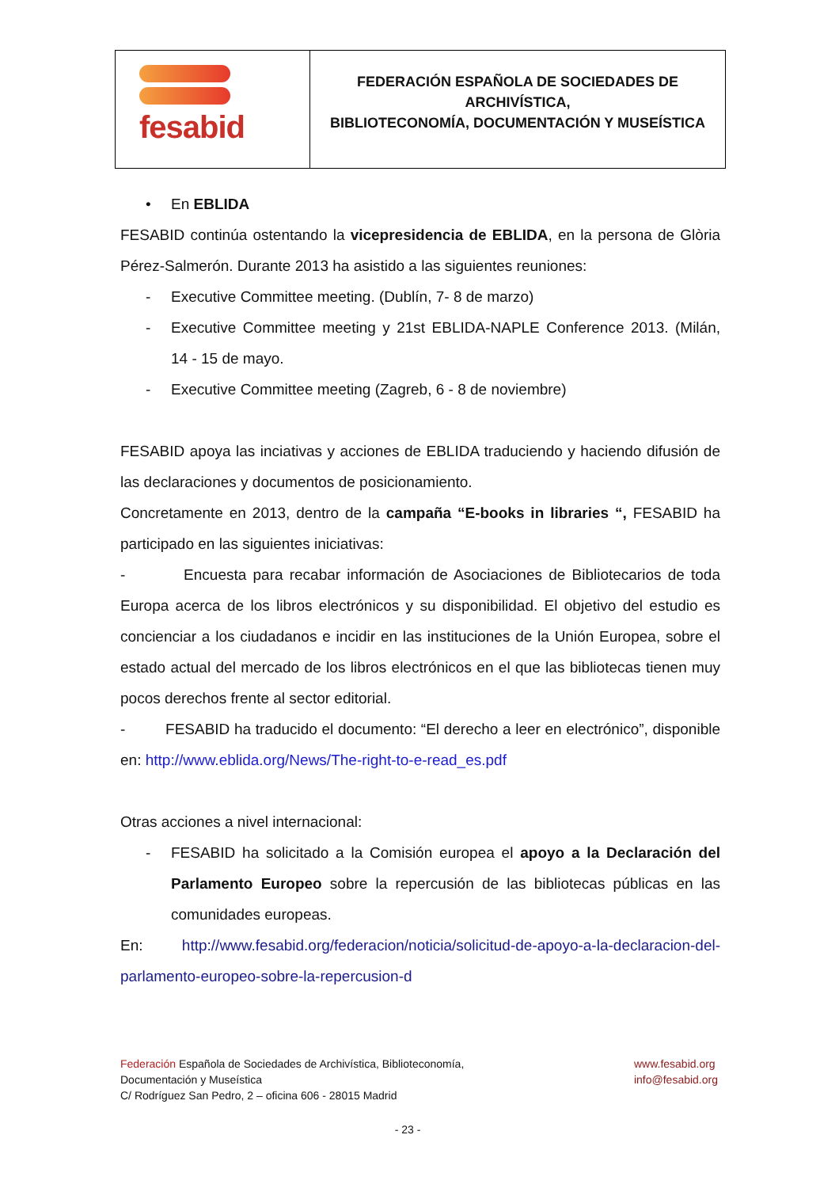| fesabid | FEDERACIÓN ESPAÑOLA DE SOCIEDADES DE ARCHIVÍSTICA, BIBLIOTECONOMÍA, DOCUMENTACIÓN Y MUSEÍSTICA |
• En EBLIDA
FESABID continúa ostentando la vicepresidencia de EBLIDA, en la persona de Glòria Pérez-Salmerón. Durante 2013 ha asistido a las siguientes reuniones:
- Executive Committee meeting. (Dublín, 7- 8 de marzo)
- Executive Committee meeting y 21st EBLIDA-NAPLE Conference 2013. (Milán, 14 - 15 de mayo.
- Executive Committee meeting (Zagreb, 6 - 8 de noviembre)
FESABID apoya las inciativas y acciones de EBLIDA traduciendo y haciendo difusión de las declaraciones y documentos de posicionamiento.
Concretamente en 2013, dentro de la campaña “E-books in libraries “, FESABID ha participado en las siguientes iniciativas:
- Encuesta para recabar información de Asociaciones de Bibliotecarios de toda Europa acerca de los libros electrónicos y su disponibilidad. El objetivo del estudio es concienciar a los ciudadanos e incidir en las instituciones de la Unión Europea, sobre el estado actual del mercado de los libros electrónicos en el que las bibliotecas tienen muy pocos derechos frente al sector editorial.
- FESABID ha traducido el documento: “El derecho a leer en electrónico”, disponible en: http://www.eblida.org/News/The-right-to-e-read_es.pdf
Otras acciones a nivel internacional:
- FESABID ha solicitado a la Comisión europea el apoyo a la Declaración del Parlamento Europeo sobre la repercusión de las bibliotecas públicas en las comunidades europeas.
En: http://www.fesabid.org/federacion/noticia/solicitud-de-apoyo-a-la-declaracion-del-parlamento-europeo-sobre-la-repercusion-d
Federación Española de Sociedades de Archivística, Biblioteconomía,
Documentación y Museística
C/ Rodríguez San Pedro, 2 – oficina 606 - 28015 Madrid
www.fesabid.org
info@fesabid.org
- 23 -